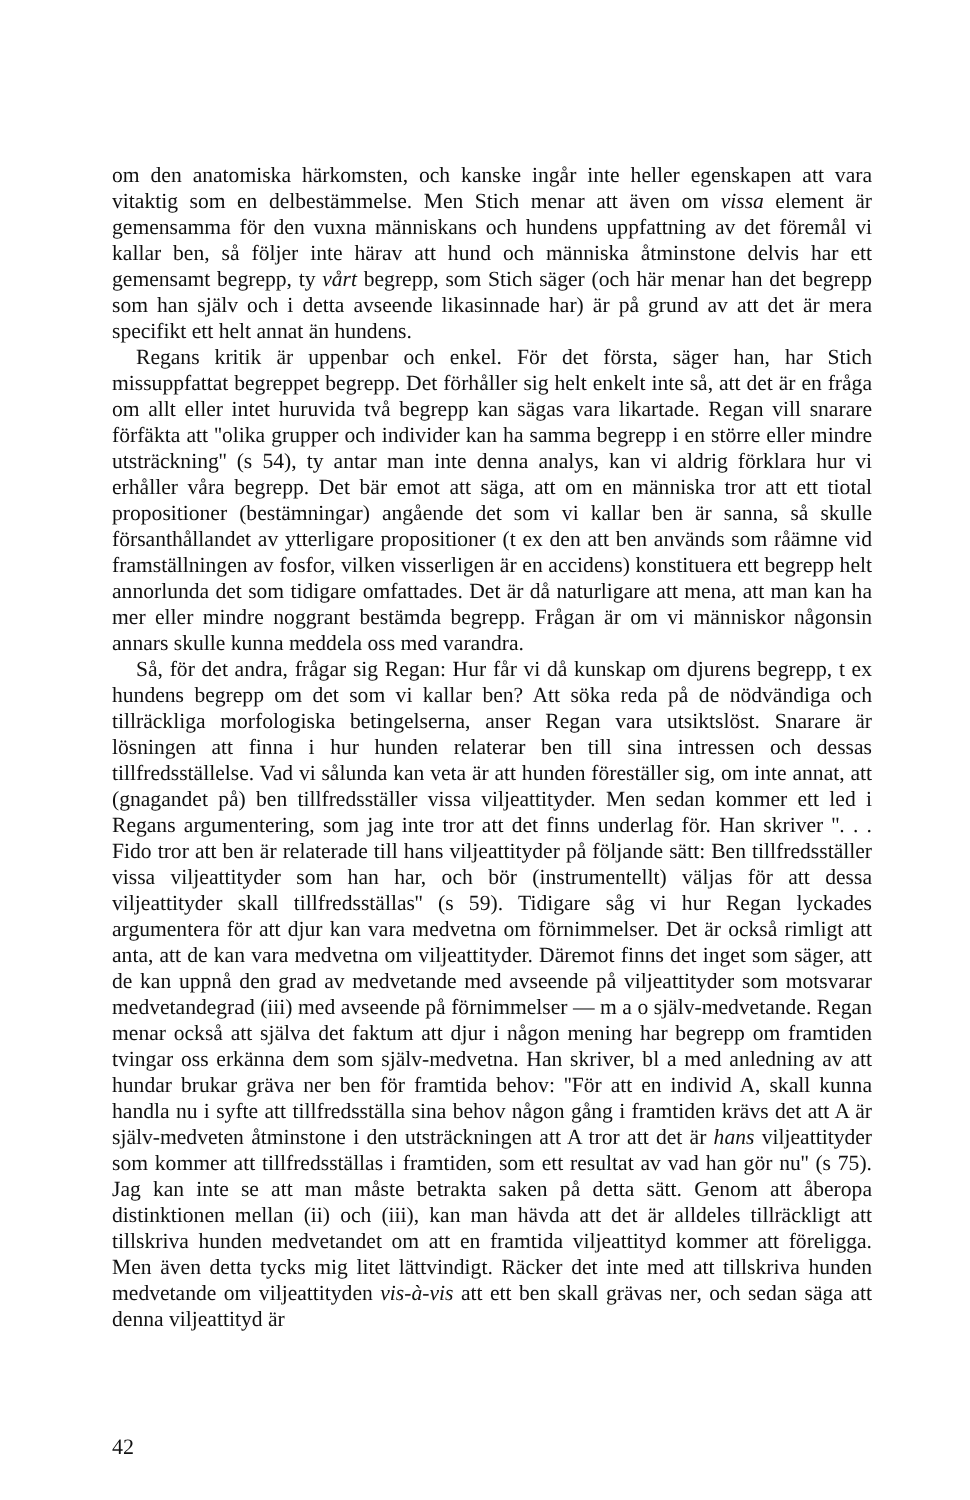om den anatomiska härkomsten, och kanske ingår inte heller egenskapen att vara vitaktig som en delbestämmelse. Men Stich menar att även om vissa element är gemensamma för den vuxna människans och hundens uppfattning av det föremål vi kallar ben, så följer inte härav att hund och människa åtminstone delvis har ett gemensamt begrepp, ty vårt begrepp, som Stich säger (och här menar han det begrepp som han själv och i detta avseende likasinnade har) är på grund av att det är mera specifikt ett helt annat än hundens.
Regans kritik är uppenbar och enkel. För det första, säger han, har Stich missuppfattat begreppet begrepp. Det förhåller sig helt enkelt inte så, att det är en fråga om allt eller intet huruvida två begrepp kan sägas vara likartade. Regan vill snarare förfäkta att ''olika grupper och individer kan ha samma begrepp i en större eller mindre utsträckning'' (s 54), ty antar man inte denna analys, kan vi aldrig förklara hur vi erhåller våra begrepp. Det bär emot att säga, att om en människa tror att ett tiotal propositioner (bestämningar) angående det som vi kallar ben är sanna, så skulle försanthållandet av ytterligare propositioner (t ex den att ben används som råämne vid framställningen av fosfor, vilken visserligen är en accidens) konstituera ett begrepp helt annorlunda det som tidigare omfattades. Det är då naturligare att mena, att man kan ha mer eller mindre noggrant bestämda begrepp. Frågan är om vi människor någonsin annars skulle kunna meddela oss med varandra.
Så, för det andra, frågar sig Regan: Hur får vi då kunskap om djurens begrepp, t ex hundens begrepp om det som vi kallar ben? Att söka reda på de nödvändiga och tillräckliga morfologiska betingelserna, anser Regan vara utsiktslöst. Snarare är lösningen att finna i hur hunden relaterar ben till sina intressen och dessas tillfredsställelse. Vad vi sålunda kan veta är att hunden föreställer sig, om inte annat, att (gnagandet på) ben tillfredsställer vissa viljeattityder. Men sedan kommer ett led i Regans argumentering, som jag inte tror att det finns underlag för. Han skriver ''. . . Fido tror att ben är relaterade till hans viljeattityder på följande sätt: Ben tillfredsställer vissa viljeattityder som han har, och bör (instrumentellt) väljas för att dessa viljeattityder skall tillfredsställas'' (s 59). Tidigare såg vi hur Regan lyckades argumentera för att djur kan vara medvetna om förnimmelser. Det är också rimligt att anta, att de kan vara medvetna om viljeattityder. Däremot finns det inget som säger, att de kan uppnå den grad av medvetande med avseende på viljeattityder som motsvarar medvetandegrad (iii) med avseende på förnimmelser — m a o själv-medvetande. Regan menar också att själva det faktum att djur i någon mening har begrepp om framtiden tvingar oss erkänna dem som själv-medvetna. Han skriver, bl a med anledning av att hundar brukar gräva ner ben för framtida behov: ''För att en individ A, skall kunna handla nu i syfte att tillfredsställa sina behov någon gång i framtiden krävs det att A är själv-medveten åtminstone i den utsträckningen att A tror att det är hans viljeattityder som kommer att tillfredsställas i framtiden, som ett resultat av vad han gör nu'' (s 75). Jag kan inte se att man måste betrakta saken på detta sätt. Genom att åberopa distinktionen mellan (ii) och (iii), kan man hävda att det är alldeles tillräckligt att tillskriva hunden medvetandet om att en framtida viljeattityd kommer att föreligga. Men även detta tycks mig litet lättvindigt. Räcker det inte med att tillskriva hunden medvetande om viljeattityden vis-à-vis att ett ben skall grävas ner, och sedan säga att denna viljeattityd är
42